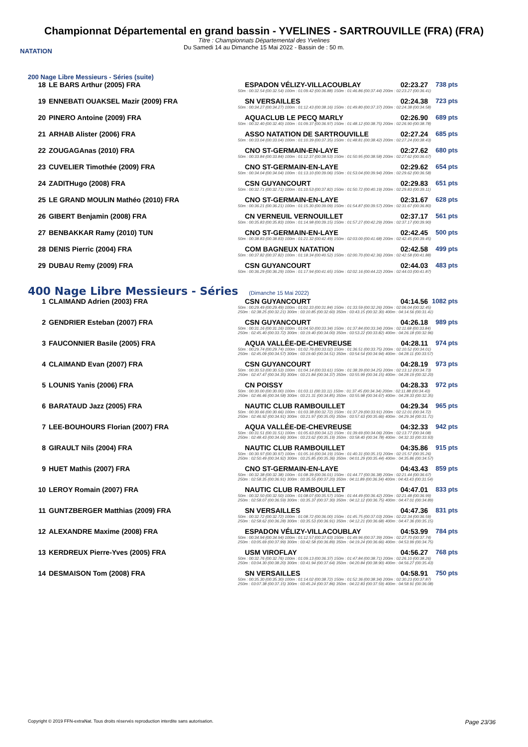NATATION
Championnat Départemental en grand bassin - YVELINES - SARTROUVILLE (FRA) (FRA)
Titre : Championnats Départemental des Yvelines
Du Samedi 14 au Dimanche 15 Mai 2022 - Bassin de : 50 m.
200 Nage Libre Messieurs - Séries (suite)
| 18 | LE BARS Arthur (2005) FRA | ESPADON VÉLIZY-VILLACOUBLAY | 02:23.27 | 738 pts |
| | | 50m : 00:32.54 (00:32.54) 100m : 01:09.42 (00:36.88) 150m : 01:46.86 (00:37.44) 200m : 02:23.27 (00:36.41) | | |
| 19 | ENNEBATI OUAKSEL Mazir (2009) FRA | SN VERSAILLES | 02:24.38 | 723 pts |
| | | 50m : 00:34.27 (00:34.27) 100m : 01:12.43 (00:38.16) 150m : 01:49.80 (00:37.37) 200m : 02:24.38 (00:34.58) | | |
| 20 | PINERO Antoine (2009) FRA | AQUACLUB LE PECQ MARLY | 02:26.90 | 689 pts |
| | | 50m : 00:32.40 (00:32.40) 100m : 01:09.37 (00:36.97) 150m : 01:48.12 (00:38.75) 200m : 02:26.90 (00:38.78) | | |
| 21 | ARHAB Alister (2006) FRA | ASSO NATATION DE SARTROUVILLE | 02:27.24 | 685 pts |
| | | 50m : 00:33.04 (00:33.04) 100m : 01:10.39 (00:37.35) 150m : 01:48.81 (00:38.42) 200m : 02:27.24 (00:38.43) | | |
| 22 | ZOUGAGAnas (2010) FRA | CNO ST-GERMAIN-EN-LAYE | 02:27.62 | 680 pts |
| | | 50m : 00:33.84 (00:33.84) 100m : 01:12.37 (00:38.53) 150m : 01:50.95 (00:38.58) 200m : 02:27.62 (00:36.67) | | |
| 23 | CUVELIER Timothée (2009) FRA | CNO ST-GERMAIN-EN-LAYE | 02:29.62 | 654 pts |
| | | 50m : 00:34.04 (00:34.04) 100m : 01:13.10 (00:39.06) 150m : 01:53.04 (00:39.94) 200m : 02:29.62 (00:36.58) | | |
| 24 | ZADITHugo (2008) FRA | CSN GUYANCOURT | 02:29.83 | 651 pts |
| | | 50m : 00:32.71 (00:32.71) 100m : 01:10.53 (00:37.82) 150m : 01:50.72 (00:40.19) 200m : 02:29.83 (00:39.11) | | |
| 25 | LE GRAND MOULIN Mathéo (2010) FRA | CNO ST-GERMAIN-EN-LAYE | 02:31.67 | 628 pts |
| | | 50m : 00:36.21 (00:36.21) 100m : 01:15.30 (00:39.09) 150m : 01:54.87 (00:39.57) 200m : 02:31.67 (00:36.80) | | |
| 26 | GIBERT Benjamin (2008) FRA | CN VERNEUIL VERNOUILLET | 02:37.17 | 561 pts |
| | | 50m : 00:35.83 (00:35.83) 100m : 01:14.98 (00:39.15) 150m : 01:57.27 (00:42.29) 200m : 02:37.17 (00:39.90) | | |
| 27 | BENBAKKAR Ramy (2010) TUN | CNO ST-GERMAIN-EN-LAYE | 02:42.45 | 500 pts |
| | | 50m : 00:38.83 (00:38.83) 100m : 01:21.32 (00:42.49) 150m : 02:03.00 (00:41.68) 200m : 02:42.45 (00:39.45) | | |
| 28 | DENIS Pierric (2004) FRA | COM BAGNEUX NATATION | 02:42.58 | 499 pts |
| | | 50m : 00:37.82 (00:37.82) 100m : 01:18.34 (00:40.52) 150m : 02:00.70 (00:42.36) 200m : 02:42.58 (00:41.88) | | |
| 29 | DUBAU Remy (2009) FRA | CSN GUYANCOURT | 02:44.03 | 483 pts |
| | | 50m : 00:36.29 (00:36.29) 100m : 01:17.94 (00:41.65) 150m : 02:02.16 (00:44.22) 200m : 02:44.03 (00:41.87) | | |
400 Nage Libre Messieurs - Séries (Dimanche 15 Mai 2022)
| 1 | CLAIMAND Adrien (2003) FRA | CSN GUYANCOURT | 04:14.56 | 1082 pts |
| | | 50m : 00:29.49 (00:29.49) 100m : 01:01.33 (00:31.84) 150m : 01:33.59 (00:32.26) 200m : 02:06.04 (00:32.45) 250m : 02:38.25 (00:32.21) 300m : 03:10.85 (00:32.60) 350m : 03:43.15 (00:32.30) 400m : 04:14.56 (00:31.41) | | |
| 2 | GENDRIER Esteban (2007) FRA | CSN GUYANCOURT | 04:26.18 | 989 pts |
| | | 50m : 00:31.16 (00:31.16) 100m : 01:04.50 (00:33.34) 150m : 01:37.84 (00:33.34) 200m : 02:11.68 (00:33.84) 250m : 02:45.40 (00:33.72) 300m : 03:19.40 (00:34.00) 350m : 03:53.22 (00:33.82) 400m : 04:26.18 (00:32.96) | | |
| 3 | FAUCONNIER Basile (2005) FRA | AQUA VALLÉE-DE-CHEVREUSE | 04:28.11 | 974 pts |
| | | 50m : 00:29.74 (00:29.74) 100m : 01:02.76 (00:33.02) 150m : 01:36.51 (00:33.75) 200m : 02:10.52 (00:34.01) 250m : 02:45.09 (00:34.57) 300m : 03:19.60 (00:34.51) 350m : 03:54.54 (00:34.94) 400m : 04:28.11 (00:33.57) | | |
| 4 | CLAIMAND Evan (2007) FRA | CSN GUYANCOURT | 04:28.19 | 973 pts |
| | | 50m : 00:30.53 (00:30.53) 100m : 01:04.14 (00:33.61) 150m : 01:38.39 (00:34.25) 200m : 02:13.12 (00:34.73) 250m : 02:47.47 (00:34.35) 300m : 03:21.84 (00:34.37) 350m : 03:55.99 (00:34.15) 400m : 04:28.19 (00:32.20) | | |
| 5 | LOUNIS Yanis (2006) FRA | CN POISSY | 04:28.33 | 972 pts |
| | | 50m : 00:30.00 (00:30.00) 100m : 01:03.11 (00:33.11) 150m : 01:37.45 (00:34.34) 200m : 02:11.88 (00:34.43) 250m : 02:46.46 (00:34.58) 300m : 03:21.31 (00:34.85) 350m : 03:55.98 (00:34.67) 400m : 04:28.33 (00:32.35) | | |
| 6 | BARATAUD Jazz (2005) FRA | NAUTIC CLUB RAMBOUILLET | 04:29.34 | 965 pts |
| | | 50m : 00:30.66 (00:30.66) 100m : 01:03.38 (00:32.72) 150m : 01:37.29 (00:33.91) 200m : 02:12.01 (00:34.72) 250m : 02:46.92 (00:34.91) 300m : 03:21.97 (00:35.05) 350m : 03:57.63 (00:35.66) 400m : 04:29.34 (00:31.71) | | |
| 7 | LEE-BOUHOURS Florian (2007) FRA | AQUA VALLÉE-DE-CHEVREUSE | 04:32.33 | 942 pts |
| | | 50m : 00:31.51 (00:31.51) 100m : 01:05.63 (00:34.12) 150m : 01:39.69 (00:34.06) 200m : 02:13.77 (00:34.08) 250m : 02:48.43 (00:34.66) 300m : 03:23.62 (00:35.19) 350m : 03:58.40 (00:34.78) 400m : 04:32.33 (00:33.93) | | |
| 8 | GIRAULT Nils (2004) FRA | NAUTIC CLUB RAMBOUILLET | 04:35.86 | 915 pts |
| | | 50m : 00:30.97 (00:30.97) 100m : 01:05.16 (00:34.19) 150m : 01:40.31 (00:35.15) 200m : 02:15.57 (00:35.26) 250m : 02:50.49 (00:34.92) 300m : 03:25.85 (00:35.36) 350m : 04:01.29 (00:35.44) 400m : 04:35.86 (00:34.57) | | |
| 9 | HUET Mathis (2007) FRA | CNO ST-GERMAIN-EN-LAYE | 04:43.43 | 859 pts |
| | | 50m : 00:32.38 (00:32.38) 100m : 01:08.39 (00:36.01) 150m : 01:44.77 (00:36.38) 200m : 02:21.44 (00:36.67) 250m : 02:58.35 (00:36.91) 300m : 03:35.55 (00:37.20) 350m : 04:11.89 (00:36.34) 400m : 04:43.43 (00:31.54) | | |
| 10 | LEROY Romain (2007) FRA | NAUTIC CLUB RAMBOUILLET | 04:47.01 | 833 pts |
| | | 50m : 00:32.50 (00:32.50) 100m : 01:08.07 (00:35.57) 150m : 01:44.49 (00:36.42) 200m : 02:21.48 (00:36.99) 250m : 02:58.07 (00:36.59) 300m : 03:35.37 (00:37.30) 350m : 04:12.12 (00:36.75) 400m : 04:47.01 (00:34.89) | | |
| 11 | GUNTZBERGER Matthias (2009) FRA | SN VERSAILLES | 04:47.36 | 831 pts |
| | | 50m : 00:32.72 (00:32.72) 100m : 01:08.72 (00:36.00) 150m : 01:45.75 (00:37.03) 200m : 02:22.34 (00:36.59) 250m : 02:58.62 (00:36.28) 300m : 03:35.53 (00:36.91) 350m : 04:12.21 (00:36.68) 400m : 04:47.36 (00:35.15) | | |
| 12 | ALEXANDRE Maxime (2008) FRA | ESPADON VÉLIZY-VILLACOUBLAY | 04:53.99 | 784 pts |
| | | 50m : 00:34.94 (00:34.94) 100m : 01:12.57 (00:37.63) 150m : 01:49.96 (00:37.39) 200m : 02:27.70 (00:37.74) 250m : 03:05.69 (00:37.99) 300m : 03:42.58 (00:36.89) 350m : 04:19.24 (00:36.66) 400m : 04:53.99 (00:34.75) | | |
| 13 | KERDREUX Pierre-Yves (2005) FRA | USM VIROFLAY | 04:56.27 | 768 pts |
| | | 50m : 00:32.76 (00:32.76) 100m : 01:09.13 (00:36.37) 150m : 01:47.84 (00:38.71) 200m : 02:26.10 (00:38.26) 250m : 03:04.30 (00:38.20) 300m : 03:41.94 (00:37.64) 350m : 04:20.84 (00:38.90) 400m : 04:56.27 (00:35.43) | | |
| 14 | DESMAISON Tom (2008) FRA | SN VERSAILLES | 04:58.91 | 750 pts |
| | | 50m : 00:35.30 (00:35.30) 100m : 01:14.02 (00:38.72) 150m : 01:52.36 (00:38.34) 200m : 02:30.23 (00:37.87) 250m : 03:07.38 (00:37.15) 300m : 03:45.24 (00:37.86) 350m : 04:22.83 (00:37.59) 400m : 04:58.91 (00:36.08) | | |
Copyright © 2019 FFN-extraNat. Tous droits réservés reproduction interdite sans autorisation. Page 23/36